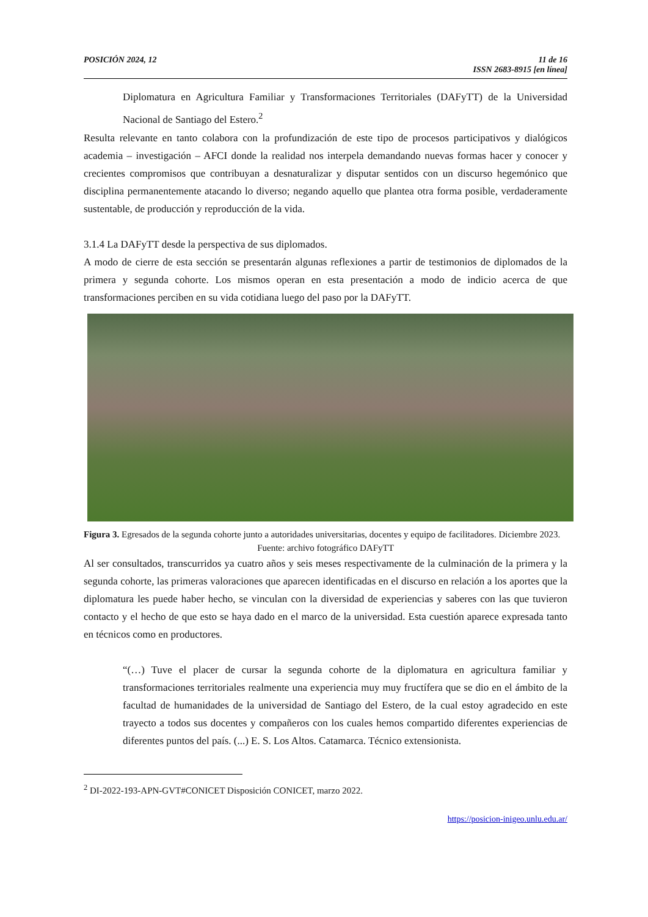POSICIÓN 2024, 12 11 de 16
ISSN 2683-8915 [en línea]
Diplomatura en Agricultura Familiar y Transformaciones Territoriales (DAFyTT) de la Universidad Nacional de Santiago del Estero.<sup>2</sup>
Resulta relevante en tanto colabora con la profundización de este tipo de procesos participativos y dialógicos academia – investigación – AFCI donde la realidad nos interpela demandando nuevas formas hacer y conocer y crecientes compromisos que contribuyan a desnaturalizar y disputar sentidos con un discurso hegemónico que disciplina permanentemente atacando lo diverso; negando aquello que plantea otra forma posible, verdaderamente sustentable, de producción y reproducción de la vida.
3.1.4 La DAFyTT desde la perspectiva de sus diplomados.
A modo de cierre de esta sección se presentarán algunas reflexiones a partir de testimonios de diplomados de la primera y segunda cohorte. Los mismos operan en esta presentación a modo de indicio acerca de que transformaciones perciben en su vida cotidiana luego del paso por la DAFyTT.
Figura 3. Egresados de la segunda cohorte junto a autoridades universitarias, docentes y equipo de facilitadores. Diciembre 2023.
Fuente: archivo fotográfico DAFyTT
Al ser consultados, transcurridos ya cuatro años y seis meses respectivamente de la culminación de la primera y la segunda cohorte, las primeras valoraciones que aparecen identificadas en el discurso en relación a los aportes que la diplomatura les puede haber hecho, se vinculan con la diversidad de experiencias y saberes con las que tuvieron contacto y el hecho de que esto se haya dado en el marco de la universidad. Esta cuestión aparece expresada tanto en técnicos como en productores.
“(…) Tuve el placer de cursar la segunda cohorte de la diplomatura en agricultura familiar y transformaciones territoriales realmente una experiencia muy muy fructífera que se dio en el ámbito de la facultad de humanidades de la universidad de Santiago del Estero, de la cual estoy agradecido en este trayecto a todos sus docentes y compañeros con los cuales hemos compartido diferentes experiencias de diferentes puntos del país. (...) E. S. Los Altos. Catamarca. Técnico extensionista.
<sup>2</sup> DI-2022-193-APN-GVT#CONICET Disposición CONICET, marzo 2022.
https://posicion-inigeo.unlu.edu.ar/